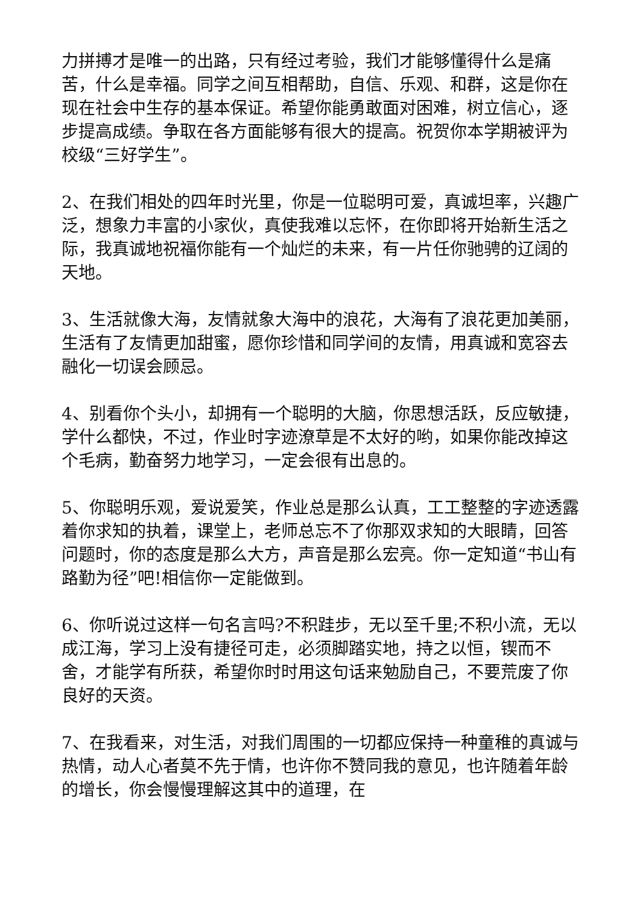力拼搏才是唯一的出路，只有经过考验，我们才能够懂得什么是痛苦，什么是幸福。同学之间互相帮助，自信、乐观、和群，这是你在现在社会中生存的基本保证。希望你能勇敢面对困难，树立信心，逐步提高成绩。争取在各方面能够有很大的提高。祝贺你本学期被评为校级“三好学生”。
2、在我们相处的四年时光里，你是一位聪明可爱，真诚坦率，兴趣广泛，想象力丰富的小家伙，真使我难以忘怀，在你即将开始新生活之际，我真诚地祝福你能有一个灿烂的未来，有一片任你驰骋的辽阔的天地。
3、生活就像大海，友情就象大海中的浪花，大海有了浪花更加美丽，生活有了友情更加甜蜜，愿你珍惜和同学间的友情，用真诚和宽容去融化一切误会顾忌。
4、别看你个头小，却拥有一个聪明的大脑，你思想活跃，反应敏捷，学什么都快，不过，作业时字迹潦草是不太好的哟，如果你能改掉这个毛病，勤奋努力地学习，一定会很有出息的。
5、你聪明乐观，爱说爱笑，作业总是那么认真，工工整整的字迹透露着你求知的执着，课堂上，老师总忘不了你那双求知的大眼睛，回答问题时，你的态度是那么大方，声音是那么宏亮。你一定知道“书山有路勤为径”吧!相信你一定能做到。
6、你听说过这样一句名言吗?不积跬步，无以至千里;不积小流，无以成江海，学习上没有捷径可走，必须脚踏实地，持之以恒，锲而不舍，才能学有所获，希望你时时用这句话来勉励自己，不要荒废了你良好的天资。
7、在我看来，对生活，对我们周围的一切都应保持一种童稚的真诚与热情，动人心者莫不先于情，也许你不赞同我的意见，也许随着年龄的增长，你会慢慢理解这其中的道理，在